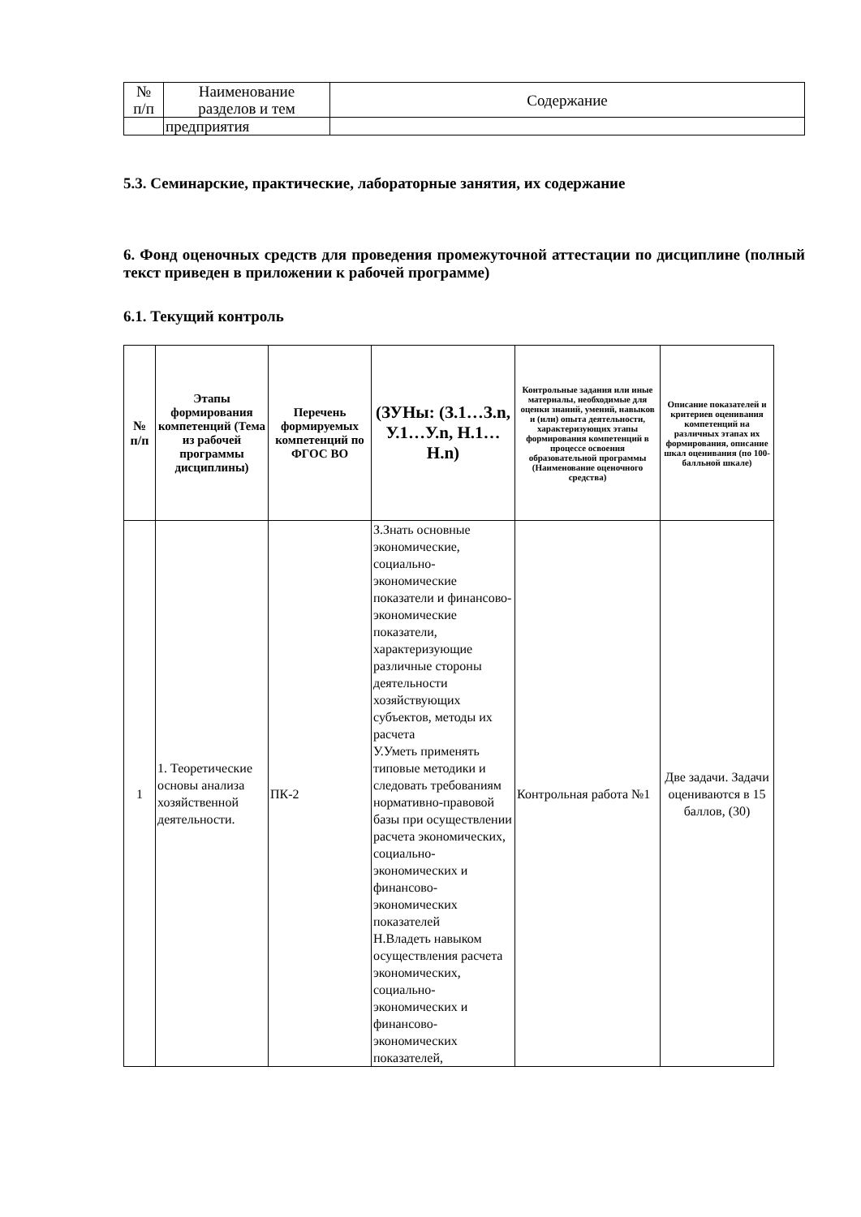| № п/п | Наименование разделов и тем | Содержание |
| | предприятия | |
5.3. Семинарские, практические, лабораторные занятия, их содержание
6. Фонд оценочных средств для проведения промежуточной аттестации по дисциплине (полный текст приведен в приложении к рабочей программе)
6.1. Текущий контроль
| № п/п | Этапы формирования компетенций (Тема из рабочей программы дисциплины) | Перечень формируемых компетенций по ФГОС ВО | (ЗУНы: (З.1…З.n, У.1…У.n, Н.1…Н.n) | Контрольные задания или иные материалы, необходимые для оценки знаний, умений, навыков и (или) опыта деятельности, характеризующих этапы формирования компетенций в процессе освоения образовательной программы (Наименование оценочного средства) | Описание показателей и критериев оценивания компетенций на различных этапах их формирования, описание шкал оценивания (по 100-балльной шкале) |
| --- | --- | --- | --- | --- | --- |
| 1 | 1. Теоретические основы анализа хозяйственной деятельности. | ПК-2 | З.Знать основные экономические, социально-экономические показатели и финансово-экономические показатели, характеризующие различные стороны деятельности хозяйствующих субъектов, методы их расчета У.Уметь применять типовые методики и следовать требованиям нормативно-правовой базы при осуществлении расчета экономических, социально-экономических и финансово-экономических показателей Н.Владеть навыком осуществления расчета экономических, социально-экономических и финансово-экономических показателей, | Контрольная работа №1 | Две задачи. Задачи оцениваются в 15 баллов, (30) |